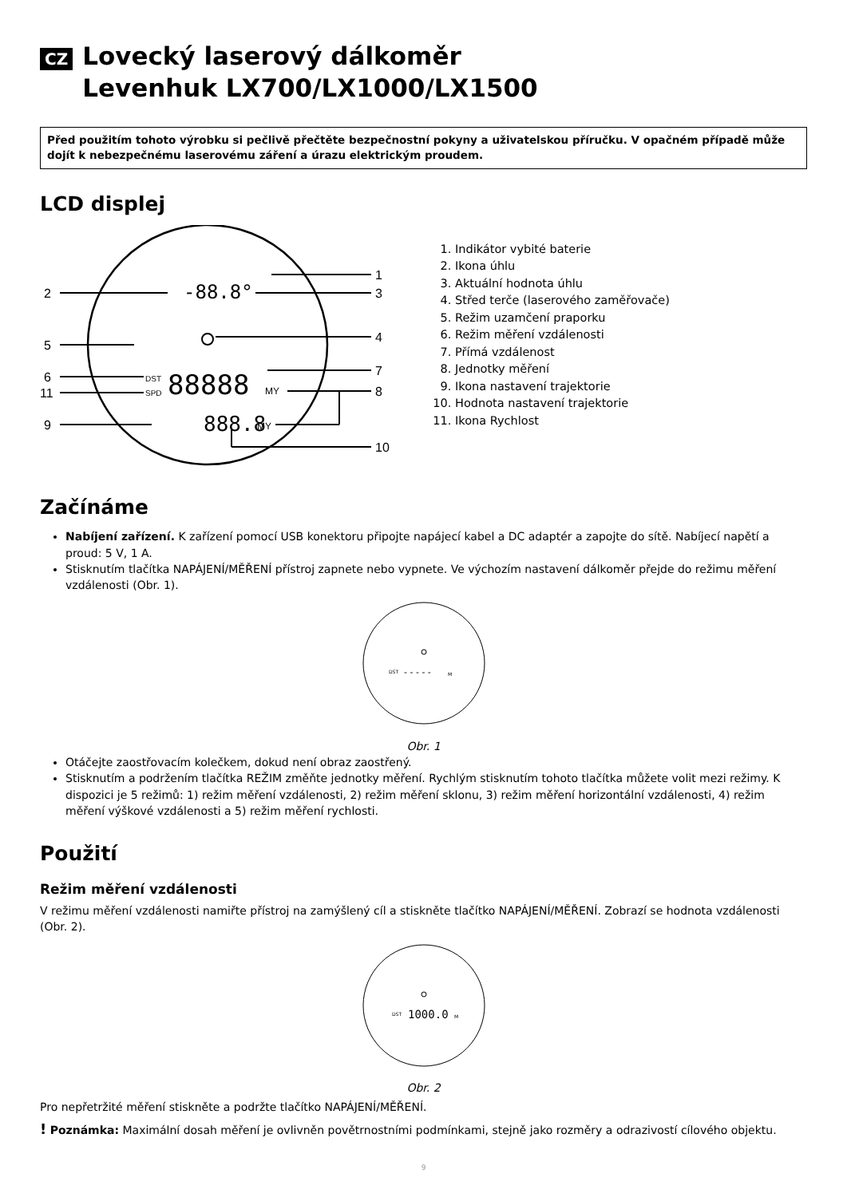CZ Lovecký laserový dálkoměr
Levenhuk LX700/LX1000/LX1500
Před použitím tohoto výrobku si pečlivě přečtěte bezpečnostní pokyny a uživatelskou příručku. V opačném případě může dojít k nebezpečnému laserovému záření a úrazu elektrickým proudem.
LCD displej
1
2
3
4
5
6
7
8
11
9
10
-88.8°
88888
888.8
MY
MY
DST
SPD
1. Indikátor vybité baterie
2. Ikona úhlu
3. Aktuální hodnota úhlu
4. Střed terče (laserového zaměřovače)
5. Režim uzamčení praporku
6. Režim měření vzdálenosti
7. Přímá vzdálenost
8. Jednotky měření
9. Ikona nastavení trajektorie
10. Hodnota nastavení trajektorie
11. Ikona Rychlost
Začínáme
Nabíjení zařízení. K zařízení pomocí USB konektoru připojte napájecí kabel a DC adaptér a zapojte do sítě. Nabíjecí napětí a proud: 5 V, 1 A.
Stisknutím tlačítka NAPÁJENÍ/MĚŘENÍ přístroj zapnete nebo vypnete. Ve výchozím nastavení dálkoměr přejde do režimu měření vzdálenosti (Obr. 1).
DST
- - - - -
M
Obr. 1
Otáčejte zaostřovacím kolečkem, dokud není obraz zaostřený.
Stisknutím a podržením tlačítka REŽIM změňte jednotky měření. Rychlým stisknutím tohoto tlačítka můžete volit mezi režimy. K dispozici je 5 režimů: 1) režim měření vzdálenosti, 2) režim měření sklonu, 3) režim měření horizontální vzdálenosti, 4) režim měření výškové vzdálenosti a 5) režim měření rychlosti.
Použití
Režim měření vzdálenosti
V režimu měření vzdálenosti namiřte přístroj na zamýšlený cíl a stiskněte tlačítko NAPÁJENÍ/MĚŘENÍ. Zobrazí se hodnota vzdálenosti (Obr. 2).
DST
1000.0
M
Obr. 2
Pro nepřetržité měření stiskněte a podržte tlačítko NAPÁJENÍ/MĚŘENÍ.
! Poznámka: Maximální dosah měření je ovlivněn povětrnostními podmínkami, stejně jako rozměry a odrazivostí cílového objektu.
9